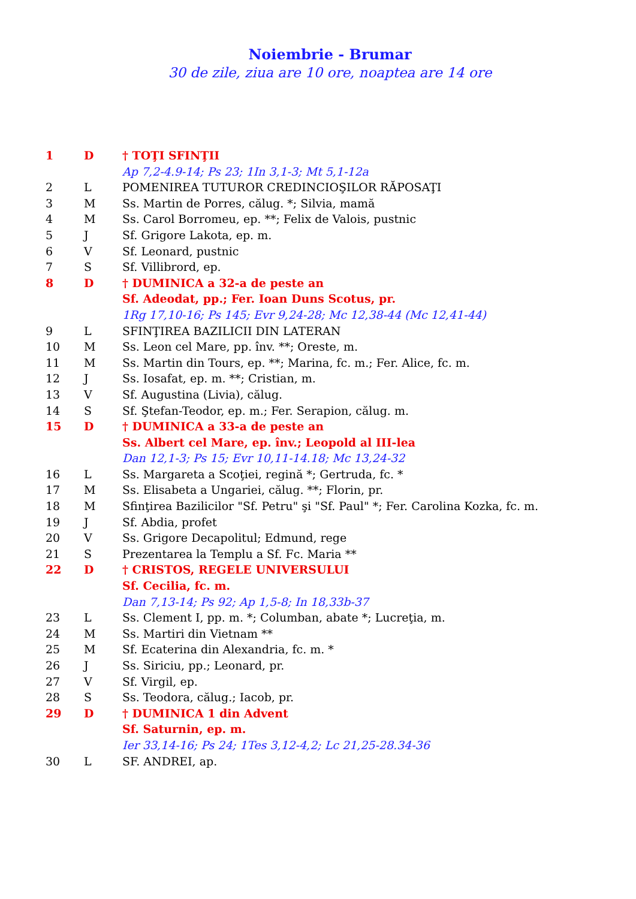Noiembrie - Brumar
30 de zile, ziua are 10 ore, noaptea are 14 ore
| 1 | D | † TOŢI SFINŢII |
| | | Ap 7,2-4.9-14; Ps 23; 1In 3,1-3; Mt 5,1-12a |
| 2 | L | POMENIREA TUTUROR CREDINCIOŞILOR RĂPOSAŢI |
| 3 | M | Ss. Martin de Porres, călug. *; Silvia, mamă |
| 4 | M | Ss. Carol Borromeu, ep. **; Felix de Valois, pustnic |
| 5 | J | Sf. Grigore Lakota, ep. m. |
| 6 | V | Sf. Leonard, pustnic |
| 7 | S | Sf. Villibrord, ep. |
| 8 | D | † DUMINICA a 32-a de peste an |
| | | Sf. Adeodat, pp.; Fer. Ioan Duns Scotus, pr. |
| | | 1Rg 17,10-16; Ps 145; Evr 9,24-28; Mc 12,38-44 (Mc 12,41-44) |
| 9 | L | SFINŢIREA BAZILICII DIN LATERAN |
| 10 | M | Ss. Leon cel Mare, pp. înv. **; Oreste, m. |
| 11 | M | Ss. Martin din Tours, ep. **; Marina, fc. m.; Fer. Alice, fc. m. |
| 12 | J | Ss. Iosafat, ep. m. **; Cristian, m. |
| 13 | V | Sf. Augustina (Livia), călug. |
| 14 | S | Sf. Ştefan-Teodor, ep. m.; Fer. Serapion, călug. m. |
| 15 | D | † DUMINICA a 33-a de peste an |
| | | Ss. Albert cel Mare, ep. înv.; Leopold al III-lea |
| | | Dan 12,1-3; Ps 15; Evr 10,11-14.18; Mc 13,24-32 |
| 16 | L | Ss. Margareta a Scoţiei, regină *; Gertruda, fc. * |
| 17 | M | Ss. Elisabeta a Ungariei, călug. **; Florin, pr. |
| 18 | M | Sfinţirea Bazilicilor "Sf. Petru" şi "Sf. Paul" *; Fer. Carolina Kozka, fc. m. |
| 19 | J | Sf. Abdia, profet |
| 20 | V | Ss. Grigore Decapolitul; Edmund, rege |
| 21 | S | Prezentarea la Templu a Sf. Fc. Maria ** |
| 22 | D | † CRISTOS, REGELE UNIVERSULUI |
| | | Sf. Cecilia, fc. m. |
| | | Dan 7,13-14; Ps 92; Ap 1,5-8; In 18,33b-37 |
| 23 | L | Ss. Clement I, pp. m. *; Columban, abate *; Lucreţia, m. |
| 24 | M | Ss. Martiri din Vietnam ** |
| 25 | M | Sf. Ecaterina din Alexandria, fc. m. * |
| 26 | J | Ss. Siriciu, pp.; Leonard, pr. |
| 27 | V | Sf. Virgil, ep. |
| 28 | S | Ss. Teodora, călug.; Iacob, pr. |
| 29 | D | † DUMINICA 1 din Advent |
| | | Sf. Saturnin, ep. m. |
| | | Ier 33,14-16; Ps 24; 1Tes 3,12-4,2; Lc 21,25-28.34-36 |
| 30 | L | SF. ANDREI, ap. |